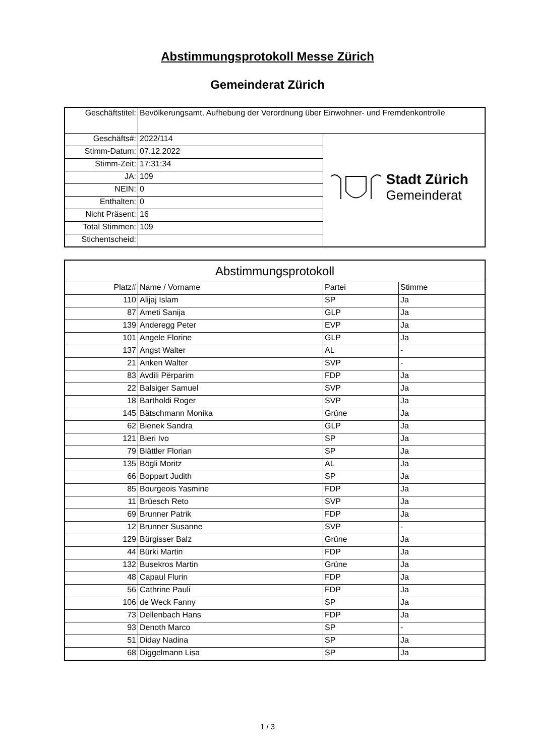Abstimmungsprotokoll Messe Zürich
Gemeinderat Zürich
| Geschäftstitel: | Bevölkerungsamt, Aufhebung der Verordnung über Einwohner- und Fremdenkontrolle | |
| Geschäfts#: | 2022/114 | Stadt Zürich Gemeinderat |
| Stimm-Datum: | 07.12.2022 | |
| Stimm-Zeit: | 17:31:34 | |
| JA: | 109 | |
| NEIN: | 0 | |
| Enthalten: | 0 | |
| Nicht Präsent: | 16 | |
| Total Stimmen: | 109 | |
| Stichentscheid: | | |
| Abstimmungsprotokoll | | | |
| --- | --- | --- | --- |
| Platz# | Name / Vorname | Partei | Stimme |
| 110 | Alijaj Islam | SP | Ja |
| 87 | Ameti Sanija | GLP | Ja |
| 139 | Anderegg Peter | EVP | Ja |
| 101 | Angele Florine | GLP | Ja |
| 137 | Angst Walter | AL | - |
| 21 | Anken Walter | SVP | - |
| 83 | Avdili Përparim | FDP | Ja |
| 22 | Balsiger Samuel | SVP | Ja |
| 18 | Bartholdi Roger | SVP | Ja |
| 145 | Bätschmann Monika | Grüne | Ja |
| 62 | Bienek Sandra | GLP | Ja |
| 121 | Bieri Ivo | SP | Ja |
| 79 | Blättler Florian | SP | Ja |
| 135 | Bögli Moritz | AL | Ja |
| 66 | Boppart Judith | SP | Ja |
| 85 | Bourgeois Yasmine | FDP | Ja |
| 11 | Brüesch Reto | SVP | Ja |
| 69 | Brunner Patrik | FDP | Ja |
| 12 | Brunner Susanne | SVP | - |
| 129 | Bürgisser Balz | Grüne | Ja |
| 44 | Bürki Martin | FDP | Ja |
| 132 | Busekros Martin | Grüne | Ja |
| 48 | Capaul Flurin | FDP | Ja |
| 56 | Cathrine Pauli | FDP | Ja |
| 106 | de Weck Fanny | SP | Ja |
| 73 | Dellenbach Hans | FDP | Ja |
| 93 | Denoth Marco | SP | - |
| 51 | Diday Nadina | SP | Ja |
| 68 | Diggelmann Lisa | SP | Ja |
1 / 3